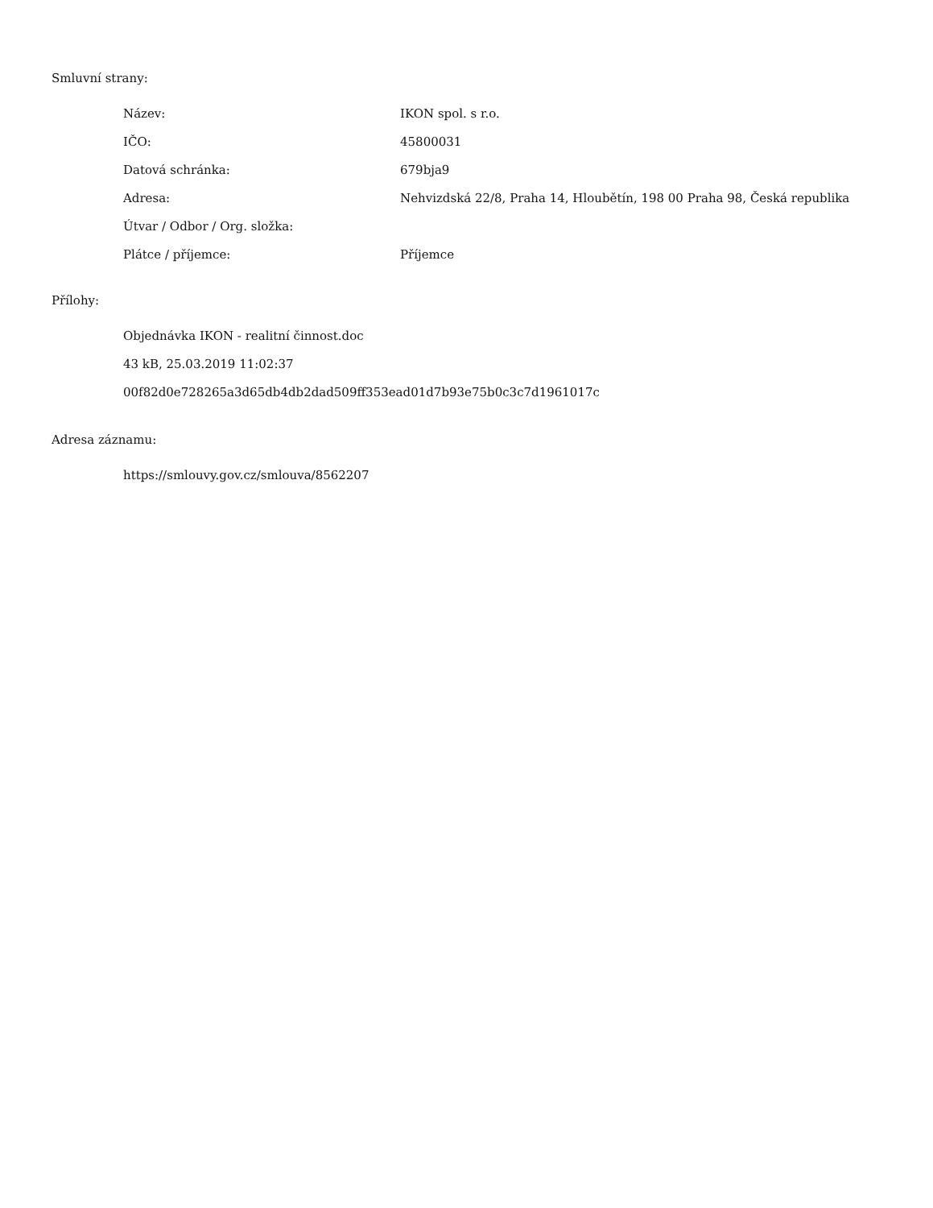Smluvní strany:
| Název: | IKON spol. s r.o. |
| IČO: | 45800031 |
| Datová schránka: | 679bja9 |
| Adresa: | Nehvizdská 22/8, Praha 14, Hloubětín, 198 00 Praha 98, Česká republika |
| Útvar / Odbor / Org. složka: | |
| Plátce / příjemce: | Příjemce |
Přílohy:
Objednávka IKON - realitní činnost.doc
43 kB, 25.03.2019 11:02:37
00f82d0e728265a3d65db4db2dad509ff353ead01d7b93e75b0c3c7d1961017c
Adresa záznamu:
https://smlouvy.gov.cz/smlouva/8562207